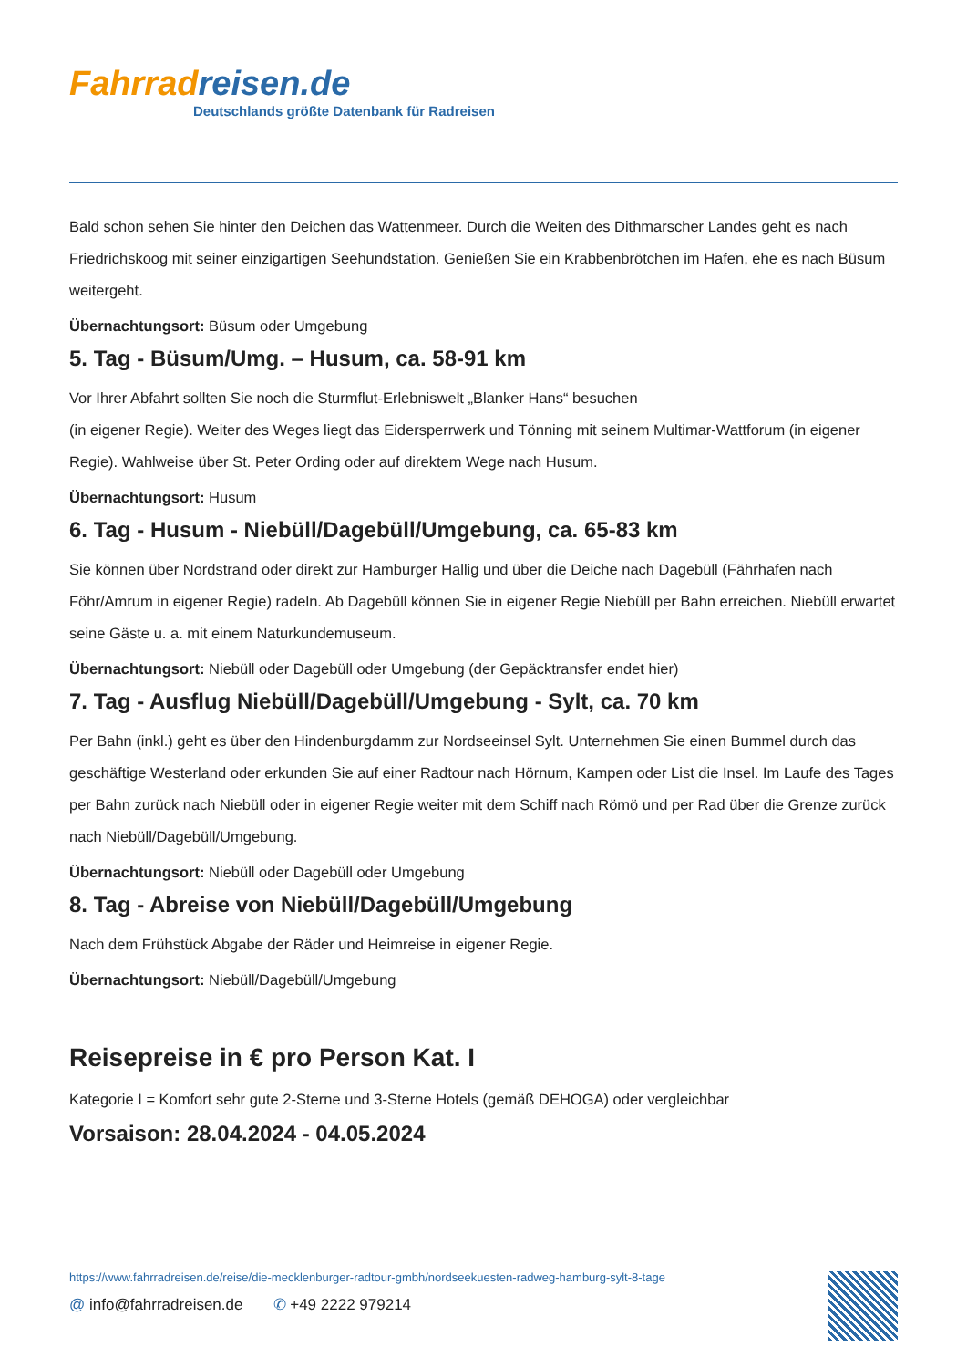Fahrrad reisen.de
Deutschlands größte Datenbank für Radreisen
Bald schon sehen Sie hinter den Deichen das Wattenmeer. Durch die Weiten des Dithmarscher Landes geht es nach Friedrichskoog mit seiner einzigartigen Seehundstation. Genießen Sie ein Krabbenbrötchen im Hafen, ehe es nach Büsum weitergeht.
Übernachtungsort: Büsum oder Umgebung
5. Tag - Büsum/Umg. – Husum, ca. 58-91 km
Vor Ihrer Abfahrt sollten Sie noch die Sturmflut-Erlebniswelt „Blanker Hans“ besuchen
(in eigener Regie). Weiter des Weges liegt das Eidersperrwerk und Tönning mit seinem Multimar-Wattforum (in eigener Regie). Wahlweise über St. Peter Ording oder auf direktem Wege nach Husum.
Übernachtungsort: Husum
6. Tag - Husum - Niebüll/Dagebüll/Umgebung, ca. 65-83 km
Sie können über Nordstrand oder direkt zur Hamburger Hallig und über die Deiche nach Dagebüll (Fährhafen nach Föhr/Amrum in eigener Regie) radeln. Ab Dagebüll können Sie in eigener Regie Niebüll per Bahn erreichen. Niebüll erwartet seine Gäste u. a. mit einem Naturkundemuseum.
Übernachtungsort: Niebüll oder Dagebüll oder Umgebung (der Gepäcktransfer endet hier)
7. Tag - Ausflug Niebüll/Dagebüll/Umgebung - Sylt, ca. 70 km
Per Bahn (inkl.) geht es über den Hindenburgdamm zur Nordseeinsel Sylt. Unternehmen Sie einen Bummel durch das geschäftige Westerland oder erkunden Sie auf einer Radtour nach Hörnum, Kampen oder List die Insel. Im Laufe des Tages per Bahn zurück nach Niebüll oder in eigener Regie weiter mit dem Schiff nach Römö und per Rad über die Grenze zurück nach Niebüll/Dagebüll/Umgebung.
Übernachtungsort: Niebüll oder Dagebüll oder Umgebung
8. Tag - Abreise von Niebüll/Dagebüll/Umgebung
Nach dem Frühstück Abgabe der Räder und Heimreise in eigener Regie.
Übernachtungsort: Niebüll/Dagebüll/Umgebung
Reisepreise in € pro Person Kat. I
Kategorie I = Komfort sehr gute 2-Sterne und 3-Sterne Hotels (gemäß DEHOGA) oder vergleichbar
Vorsaison: 28.04.2024 - 04.05.2024
https://www.fahrradreisen.de/reise/die-mecklenburger-radtour-gmbh/nordseekuesten-radweg-hamburg-sylt-8-tage
@ info@fahrradreisen.de ✆ +49 2222 979214